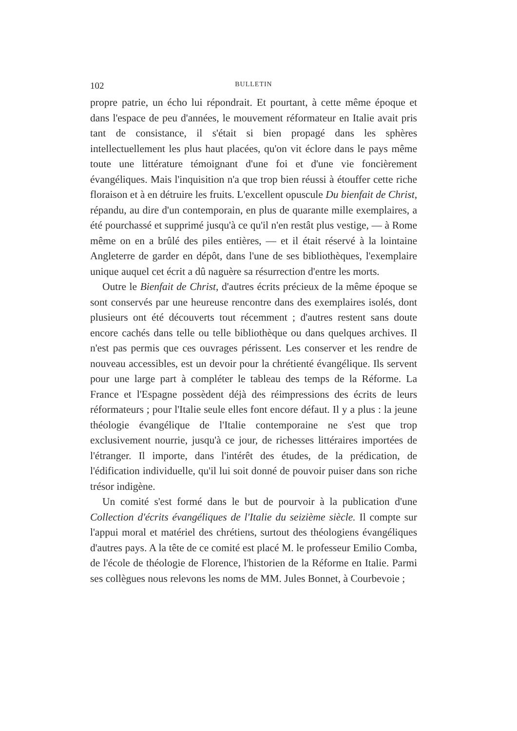102 BULLETIN
propre patrie, un écho lui répondrait. Et pourtant, à cette même époque et dans l'espace de peu d'années, le mouvement réformateur en Italie avait pris tant de consistance, il s'était si bien propagé dans les sphères intellectuellement les plus haut placées, qu'on vit éclore dans le pays même toute une littérature témoignant d'une foi et d'une vie foncièrement évangéliques. Mais l'inquisition n'a que trop bien réussi à étouffer cette riche floraison et à en détruire les fruits. L'excellent opuscule Du bienfait de Christ, répandu, au dire d'un contemporain, en plus de quarante mille exemplaires, a été pourchassé et supprimé jusqu'à ce qu'il n'en restât plus vestige, — à Rome même on en a brûlé des piles entières, — et il était réservé à la lointaine Angleterre de garder en dépôt, dans l'une de ses bibliothèques, l'exemplaire unique auquel cet écrit a dû naguère sa résurrection d'entre les morts.
Outre le Bienfait de Christ, d'autres écrits précieux de la même époque se sont conservés par une heureuse rencontre dans des exemplaires isolés, dont plusieurs ont été découverts tout récemment ; d'autres restent sans doute encore cachés dans telle ou telle bibliothèque ou dans quelques archives. Il n'est pas permis que ces ouvrages périssent. Les conserver et les rendre de nouveau accessibles, est un devoir pour la chrétienté évangélique. Ils servent pour une large part à compléter le tableau des temps de la Réforme. La France et l'Espagne possèdent déjà des réimpressions des écrits de leurs réformateurs ; pour l'Italie seule elles font encore défaut. Il y a plus : la jeune théologie évangélique de l'Italie contemporaine ne s'est que trop exclusivement nourrie, jusqu'à ce jour, de richesses littéraires importées de l'étranger. Il importe, dans l'intérêt des études, de la prédication, de l'édification individuelle, qu'il lui soit donné de pouvoir puiser dans son riche trésor indigène.
Un comité s'est formé dans le but de pourvoir à la publication d'une Collection d'écrits évangéliques de l'Italie du seizième siècle. Il compte sur l'appui moral et matériel des chrétiens, surtout des théologiens évangéliques d'autres pays. A la tête de ce comité est placé M. le professeur Emilio Comba, de l'école de théologie de Florence, l'historien de la Réforme en Italie. Parmi ses collègues nous relevons les noms de MM. Jules Bonnet, à Courbevoie ;